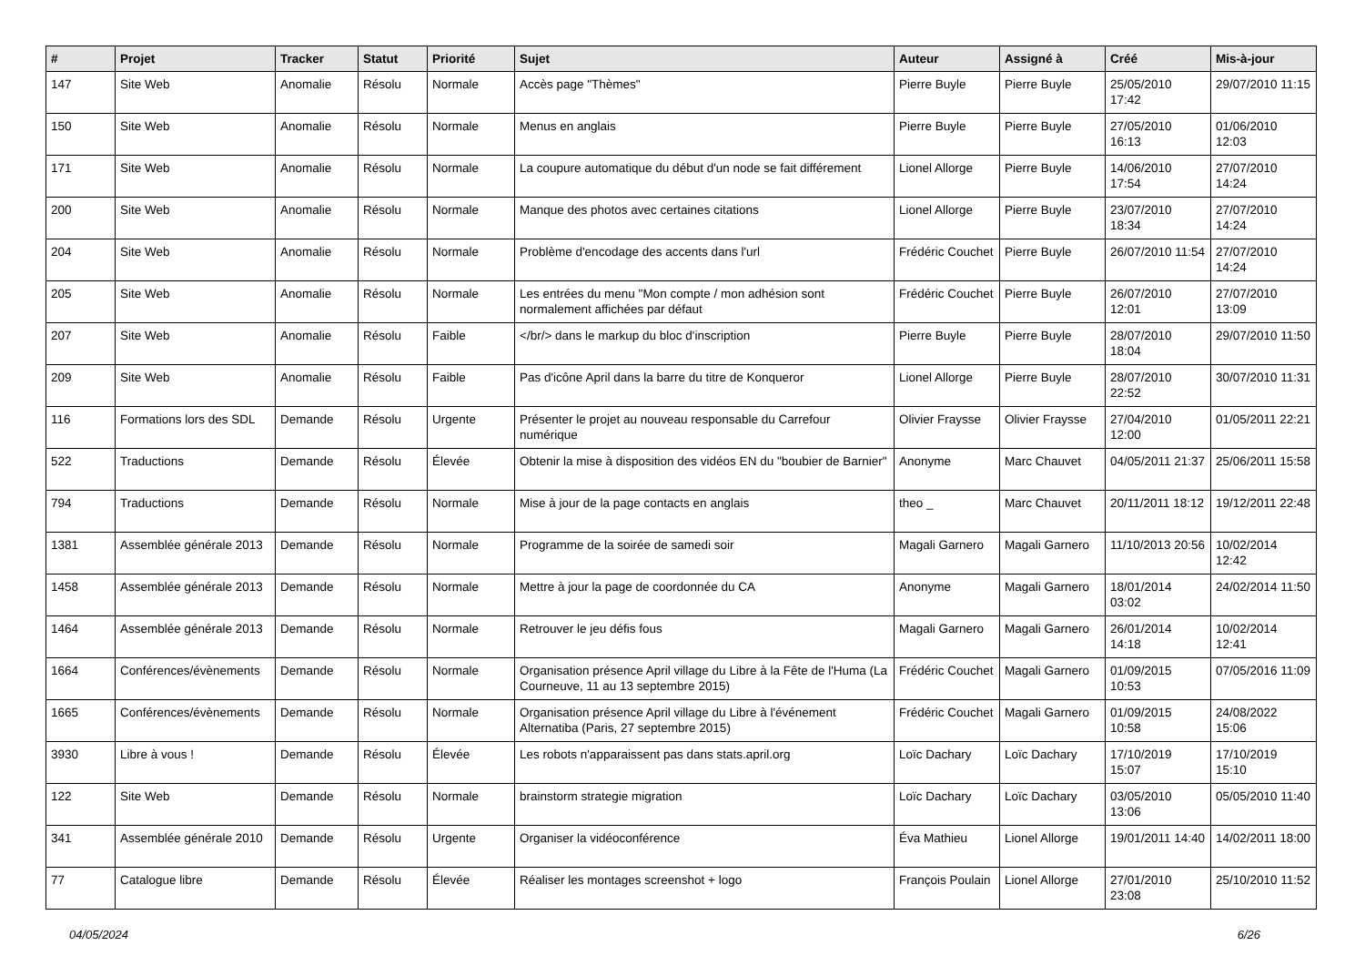| # | Projet | Tracker | Statut | Priorité | Sujet | Auteur | Assigné à | Créé | Mis-à-jour |
| --- | --- | --- | --- | --- | --- | --- | --- | --- | --- |
| 147 | Site Web | Anomalie | Résolu | Normale | Accès page "Thèmes" | Pierre Buyle | Pierre Buyle | 25/05/2010 17:42 | 29/07/2010 11:15 |
| 150 | Site Web | Anomalie | Résolu | Normale | Menus en anglais | Pierre Buyle | Pierre Buyle | 27/05/2010 16:13 | 01/06/2010 12:03 |
| 171 | Site Web | Anomalie | Résolu | Normale | La coupure automatique du début d'un node se fait différement | Lionel Allorge | Pierre Buyle | 14/06/2010 17:54 | 27/07/2010 14:24 |
| 200 | Site Web | Anomalie | Résolu | Normale | Manque des photos avec certaines citations | Lionel Allorge | Pierre Buyle | 23/07/2010 18:34 | 27/07/2010 14:24 |
| 204 | Site Web | Anomalie | Résolu | Normale | Problème d'encodage des accents dans l'url | Frédéric Couchet | Pierre Buyle | 26/07/2010 11:54 | 27/07/2010 14:24 |
| 205 | Site Web | Anomalie | Résolu | Normale | Les entrées du menu "Mon compte / mon adhésion sont normalement affichées par défaut | Frédéric Couchet | Pierre Buyle | 26/07/2010 12:01 | 27/07/2010 13:09 |
| 207 | Site Web | Anomalie | Résolu | Faible | </br/> dans le markup du bloc d'inscription | Pierre Buyle | Pierre Buyle | 28/07/2010 18:04 | 29/07/2010 11:50 |
| 209 | Site Web | Anomalie | Résolu | Faible | Pas d'icône April dans la barre du titre de Konqueror | Lionel Allorge | Pierre Buyle | 28/07/2010 22:52 | 30/07/2010 11:31 |
| 116 | Formations lors des SDL | Demande | Résolu | Urgente | Présenter le projet au nouveau responsable du Carrefour numérique | Olivier Fraysse | Olivier Fraysse | 27/04/2010 12:00 | 01/05/2011 22:21 |
| 522 | Traductions | Demande | Résolu | Élevée | Obtenir la mise à disposition des vidéos EN du "boubier de Barnier" | Anonyme | Marc Chauvet | 04/05/2011 21:37 | 25/06/2011 15:58 |
| 794 | Traductions | Demande | Résolu | Normale | Mise à jour de la page contacts en anglais | theo _ | Marc Chauvet | 20/11/2011 18:12 | 19/12/2011 22:48 |
| 1381 | Assemblée générale 2013 | Demande | Résolu | Normale | Programme de la soirée de samedi soir | Magali Garnero | Magali Garnero | 11/10/2013 20:56 | 10/02/2014 12:42 |
| 1458 | Assemblée générale 2013 | Demande | Résolu | Normale | Mettre à jour la page de coordonnée du CA | Anonyme | Magali Garnero | 18/01/2014 03:02 | 24/02/2014 11:50 |
| 1464 | Assemblée générale 2013 | Demande | Résolu | Normale | Retrouver le jeu défis fous | Magali Garnero | Magali Garnero | 26/01/2014 14:18 | 10/02/2014 12:41 |
| 1664 | Conférences/évènements | Demande | Résolu | Normale | Organisation présence April village du Libre à la Fête de l'Huma (La Courneuve, 11 au 13 septembre 2015) | Frédéric Couchet | Magali Garnero | 01/09/2015 10:53 | 07/05/2016 11:09 |
| 1665 | Conférences/évènements | Demande | Résolu | Normale | Organisation présence April village du Libre à l'événement Alternatiba (Paris, 27 septembre 2015) | Frédéric Couchet | Magali Garnero | 01/09/2015 10:58 | 24/08/2022 15:06 |
| 3930 | Libre à vous ! | Demande | Résolu | Élevée | Les robots n'apparaissent pas dans stats.april.org | Loïc Dachary | Loïc Dachary | 17/10/2019 15:07 | 17/10/2019 15:10 |
| 122 | Site Web | Demande | Résolu | Normale | brainstorm strategie migration | Loïc Dachary | Loïc Dachary | 03/05/2010 13:06 | 05/05/2010 11:40 |
| 341 | Assemblée générale 2010 | Demande | Résolu | Urgente | Organiser la vidéoconférence | Éva Mathieu | Lionel Allorge | 19/01/2011 14:40 | 14/02/2011 18:00 |
| 77 | Catalogue libre | Demande | Résolu | Élevée | Réaliser les montages screenshot + logo | François Poulain | Lionel Allorge | 27/01/2010 23:08 | 25/10/2010 11:52 |
04/05/2024 6/26